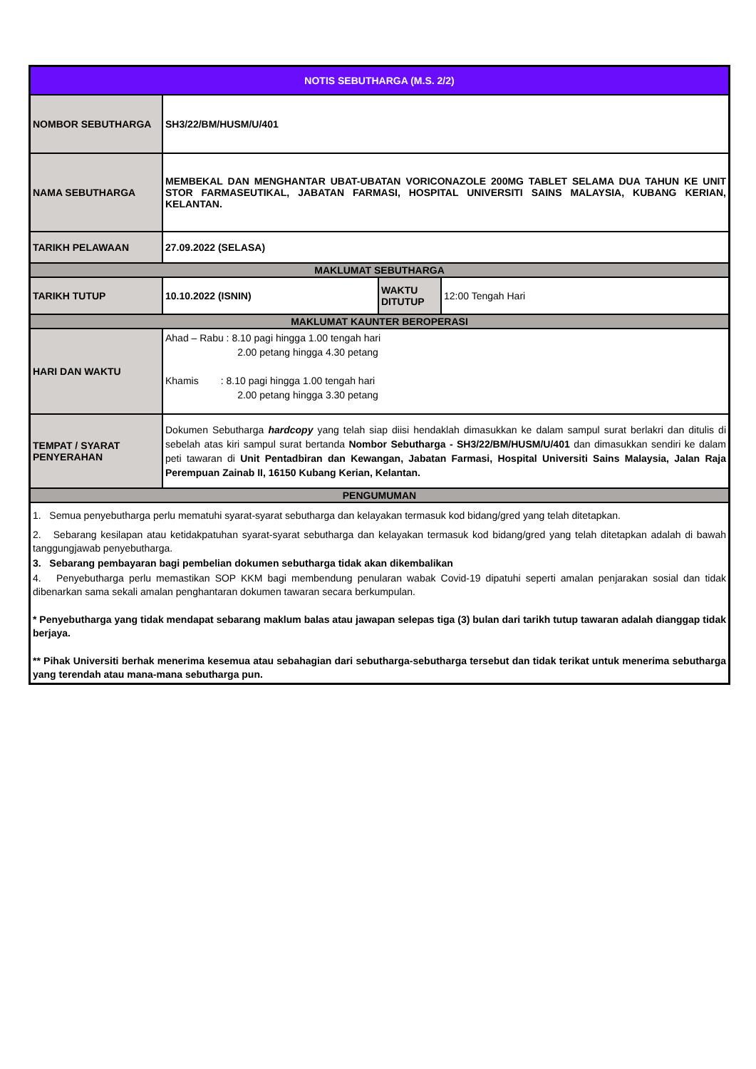| NOTIS SEBUTHARGA (M.S. 2/2) | | | |
| NOMBOR SEBUTHARGA | SH3/22/BM/HUSM/U/401 | | |
| NAMA SEBUTHARGA | MEMBEKAL DAN MENGHANTAR UBAT-UBATAN VORICONAZOLE 200MG TABLET SELAMA DUA TAHUN KE UNIT STOR FARMASEUTIKAL, JABATAN FARMASI, HOSPITAL UNIVERSITI SAINS MALAYSIA, KUBANG KERIAN, KELANTAN. | | |
| TARIKH PELAWAAN | 27.09.2022 (SELASA) | | |
| MAKLUMAT SEBUTHARGA | | | |
| TARIKH TUTUP | 10.10.2022 (ISNIN) | WAKTU DITUTUP | 12:00 Tengah Hari |
| MAKLUMAT KAUNTER BEROPERASI | | | |
| HARI DAN WAKTU | Ahad – Rabu : 8.10 pagi hingga 1.00 tengah hari 2.00 petang hingga 4.30 petang Khamis : 8.10 pagi hingga 1.00 tengah hari 2.00 petang hingga 3.30 petang | | |
| TEMPAT / SYARAT PENYERAHAN | Dokumen Sebutharga hardcopy yang telah siap diisi hendaklah dimasukkan ke dalam sampul surat berlakri dan ditulis di sebelah atas kiri sampul surat bertanda Nombor Sebutharga - SH3/22/BM/HUSM/U/401 dan dimasukkan sendiri ke dalam peti tawaran di Unit Pentadbiran dan Kewangan, Jabatan Farmasi, Hospital Universiti Sains Malaysia, Jalan Raja Perempuan Zainab II, 16150 Kubang Kerian, Kelantan. | | |
| PENGUMUMAN | | | |
| 1. Semua penyebutharga perlu mematuhi syarat-syarat sebutharga dan kelayakan termasuk kod bidang/gred yang telah ditetapkan. 2. Sebarang kesilapan atau ketidakpatuhan syarat-syarat sebutharga dan kelayakan termasuk kod bidang/gred yang telah ditetapkan adalah di bawah tanggungjawab penyebutharga. 3. Sebarang pembayaran bagi pembelian dokumen sebutharga tidak akan dikembalikan 4. Penyebutharga perlu memastikan SOP KKM bagi membendung penularan wabak Covid-19 dipatuhi seperti amalan penjarakan sosial dan tidak dibenarkan sama sekali amalan penghantaran dokumen tawaran secara berkumpulan. * Penyebutharga yang tidak mendapat sebarang maklum balas atau jawapan selepas tiga (3) bulan dari tarikh tutup tawaran adalah dianggap tidak berjaya. ** Pihak Universiti berhak menerima kesemua atau sebahagian dari sebutharga-sebutharga tersebut dan tidak terikat untuk menerima sebutharga yang terendah atau mana-mana sebutharga pun. | | | |